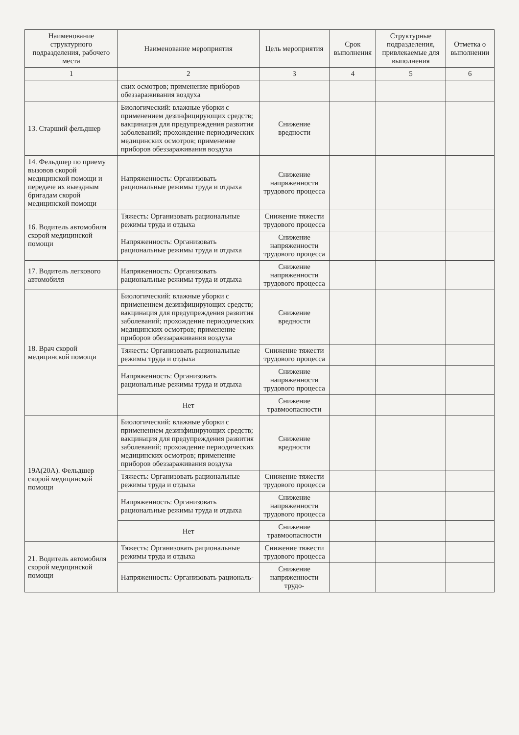| Наименование структурного подразделения, рабочего места | Наименование мероприятия | Цель мероприятия | Срок выполнения | Структурные подразделения, привлекаемые для выполнения | Отметка о выполнении |
| --- | --- | --- | --- | --- | --- |
| 1 | 2 | 3 | 4 | 5 | 6 |
| | ских осмотров; применение приборов обеззараживания воздуха | | | | |
| 13. Старший фельдшер | Биологический: влажные уборки с применением дезинфицирующих средств; вакцинация для предупреждения развития заболеваний; прохождение периодических медицинских осмотров; применение приборов обеззараживания воздуха | Снижение вредности | | | |
| 14. Фельдшер по приему вызовов скорой медицинской помощи и передаче их выездным бригадам скорой медицинской помощи | Напряженность: Организовать рациональные режимы труда и отдыха | Снижение напряженности трудового процесса | | | |
| 16. Водитель автомобиля скорой медицинской помощи | Тяжесть: Организовать рациональные режимы труда и отдыха | Снижение тяжести трудового процесса | | | |
| | Напряженность: Организовать рациональные режимы труда и отдыха | Снижение напряженности трудового процесса | | | |
| 17. Водитель легкового автомобиля | Напряженность: Организовать рациональные режимы труда и отдыха | Снижение напряженности трудового процесса | | | |
| 18. Врач скорой медицинской помощи | Биологический: влажные уборки с применением дезинфицирующих средств; вакцинация для предупреждения развития заболеваний; прохождение периодических медицинских осмотров; применение приборов обеззараживания воздуха | Снижение вредности | | | |
| | Тяжесть: Организовать рациональные режимы труда и отдыха | Снижение тяжести трудового процесса | | | |
| | Напряженность: Организовать рациональные режимы труда и отдыха | Снижение напряженности трудового процесса | | | |
| | Нет | Снижение травмоопасности | | | |
| 19А(20А). Фельдшер скорой медицинской помощи | Биологический: влажные уборки с применением дезинфицирующих средств; вакцинация для предупреждения развития заболеваний; прохождение периодических медицинских осмотров; применение приборов обеззараживания воздуха | Снижение вредности | | | |
| | Тяжесть: Организовать рациональные режимы труда и отдыха | Снижение тяжести трудового процесса | | | |
| | Напряженность: Организовать рациональные режимы труда и отдыха | Снижение напряженности трудового процесса | | | |
| | Нет | Снижение травмоопасности | | | |
| 21. Водитель автомобиля скорой медицинской помощи | Тяжесть: Организовать рациональные режимы труда и отдыха | Снижение тяжести трудового процесса | | | |
| | Напряженность: Организовать рациональ- | Снижение напряженности трудо- | | | |